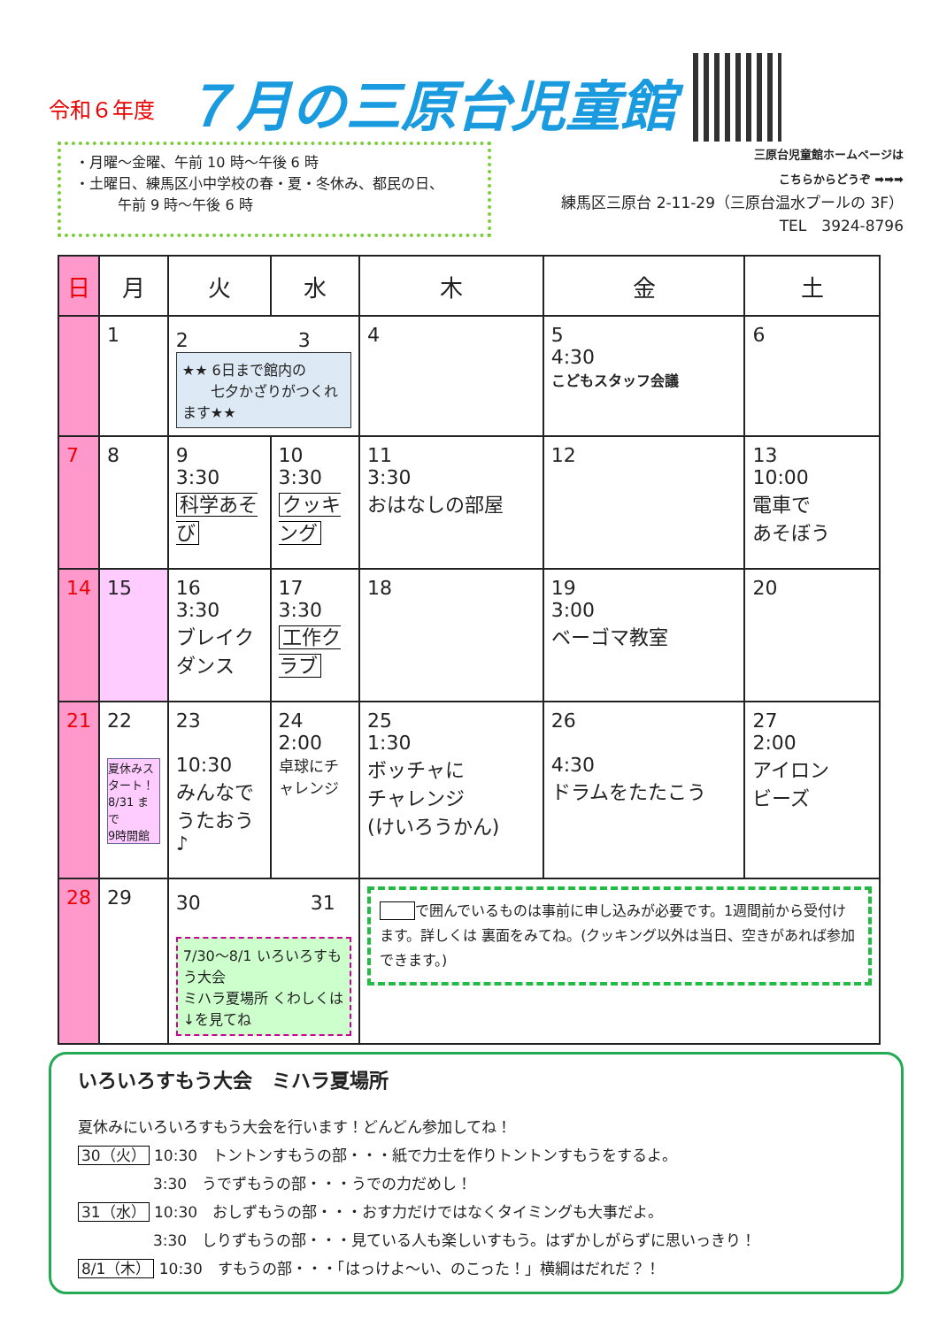令和６年度 ７月の三原台児童館
・月曜～金曜、午前 10 時～午後 6 時
・土曜日、練馬区小中学校の春・夏・冬休み、都民の日、
　　　午前 9 時～午後 6 時
三原台児童館ホームページは
こちらからどうぞ ➡➡➡
練馬区三原台 2-11-29（三原台温水プールの 3F）
TEL　3924-8796
| 日 | 月 | 火 | 水 | 木 | 金 | 土 |
| --- | --- | --- | --- | --- | --- | --- |
| | 1 | 2 3 ★★ 6日まで館内の 七夕かざりがつくれます★★ | | 4 | 5 4:30 こどもスタッフ会議 | 6 |
| 7 | 8 | 9 3:30 科学あそび | 10 3:30 クッキング | 11 3:30 おはなしの部屋 | 12 | 13 10:00 電車で あそぼう |
| 14 | 15 | 16 3:30 ブレイクダンス | 17 3:30 工作クラブ | 18 | 19 3:00 ベーゴマ教室 | 20 |
| 21 | 22 夏休みスタート！ 8/31 まで 9時開館 | 23 10:30 みんなで うたおう♪ | 24 2:00 卓球にチャレンジ | 25 1:30 ボッチャに チャレンジ (けいろうかん) | 26 4:30 ドラムをたたこう | 27 2:00 アイロン ビーズ |
| 28 | 29 | 30 31 7/30～8/1 いろいろすもう大会 ミハラ夏場所 くわしくは↓を見てね | | で囲んでいるものは事前に申し込みが必要です。1週間前から受付けます。詳しくは 裏面をみてね。(クッキング以外は当日、空きがあれば参加できます。) | | |
いろいろすもう大会　ミハラ夏場所
夏休みにいろいろすもう大会を行います！どんどん参加してね！
30（火） 10:30　トントンすもうの部・・・紙で力士を作りトントンすもうをするよ。
　　　　　3:30　うでずもうの部・・・うでの力だめし！
31（水） 10:30　おしずもうの部・・・おす力だけではなくタイミングも大事だよ。
　　　　　3:30　しりずもうの部・・・見ている人も楽しいすもう。はずかしがらずに思いっきり！
8/1（木） 10:30　すもうの部・・・「はっけよ～い、のこった！」横綱はだれだ？！